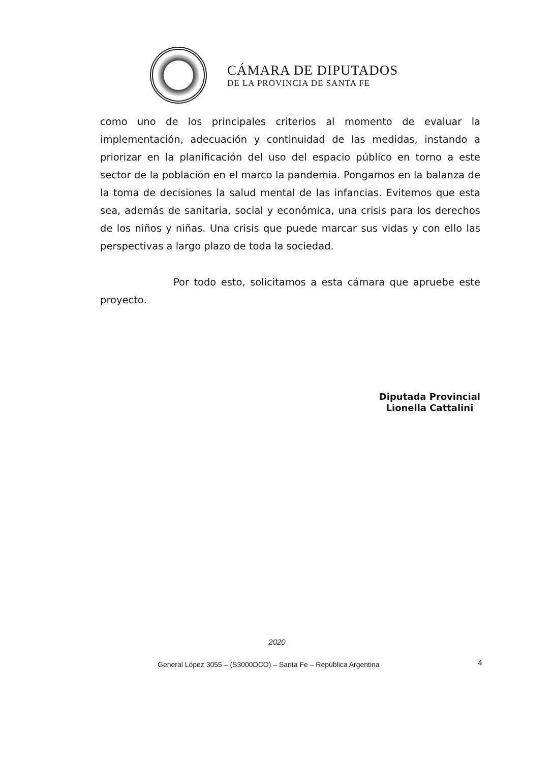CÁMARA DE DIPUTADOS
DE LA PROVINCIA DE SANTA FE
como uno de los principales criterios al momento de evaluar la implementación, adecuación y continuidad de las medidas, instando a priorizar en la planificación del uso del espacio público en torno a este sector de la población en el marco la pandemia. Pongamos en la balanza de la toma de decisiones la salud mental de las infancias. Evitemos que esta sea, además de sanitaria, social y económica, una crisis para los derechos de los niños y niñas. Una crisis que puede marcar sus vidas y con ello las perspectivas a largo plazo de toda la sociedad.
Por todo esto, solicitamos a esta cámara que apruebe este proyecto.
Diputada Provincial
Lionella Cattalini
2020
General López 3055 – (S3000DCO) – Santa Fe – República Argentina
4